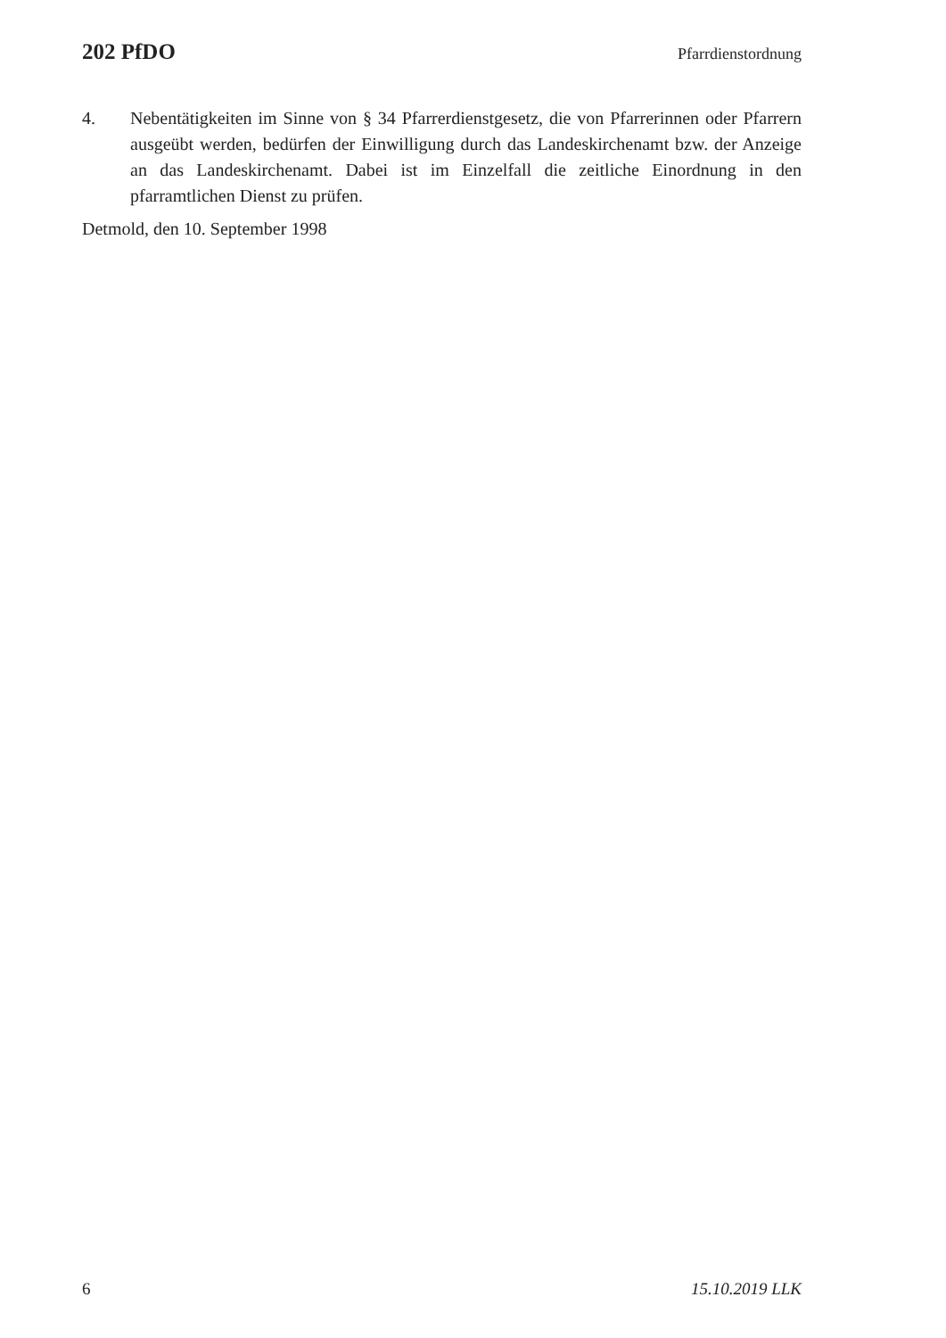202 PfDO Pfarrdienstordnung
4. Nebentätigkeiten im Sinne von § 34 Pfarrerdienstgesetz, die von Pfarrerinnen oder Pfarrern ausgeübt werden, bedürfen der Einwilligung durch das Landeskirchenamt bzw. der Anzeige an das Landeskirchenamt. Dabei ist im Einzelfall die zeitliche Einordnung in den pfarramtlichen Dienst zu prüfen.
Detmold, den 10. September 1998
6 15.10.2019 LLK